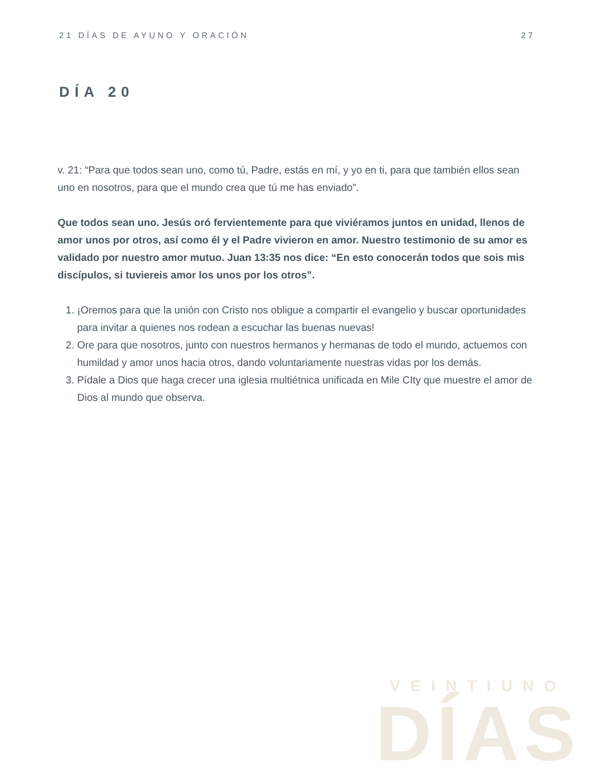21 DÍAS DE AYUNO Y ORACIÓN 27
DÍA 20
v. 21: “Para que todos sean uno, como tú, Padre, estás en mí, y yo en ti, para que también ellos sean uno en nosotros, para que el mundo crea que tú me has enviado”.
Que todos sean uno. Jesús oró fervientemente para que viviéramos juntos en unidad, llenos de amor unos por otros, así como él y el Padre vivieron en amor. Nuestro testimonio de su amor es validado por nuestro amor mutuo. Juan 13:35 nos dice: “En esto conocerán todos que sois mis discípulos, si tuviereis amor los unos por los otros”.
1. ¡Oremos para que la unión con Cristo nos obligue a compartir el evangelio y buscar oportunidades para invitar a quienes nos rodean a escuchar las buenas nuevas!
2. Ore para que nosotros, junto con nuestros hermanos y hermanas de todo el mundo, actuemos con humildad y amor unos hacia otros, dando voluntariamente nuestras vidas por los demás.
3. Pídale a Dios que haga crecer una iglesia multiétnica unificada en Mile CIty que muestre el amor de Dios al mundo que observa.
VEINTIUNO
DÍAS